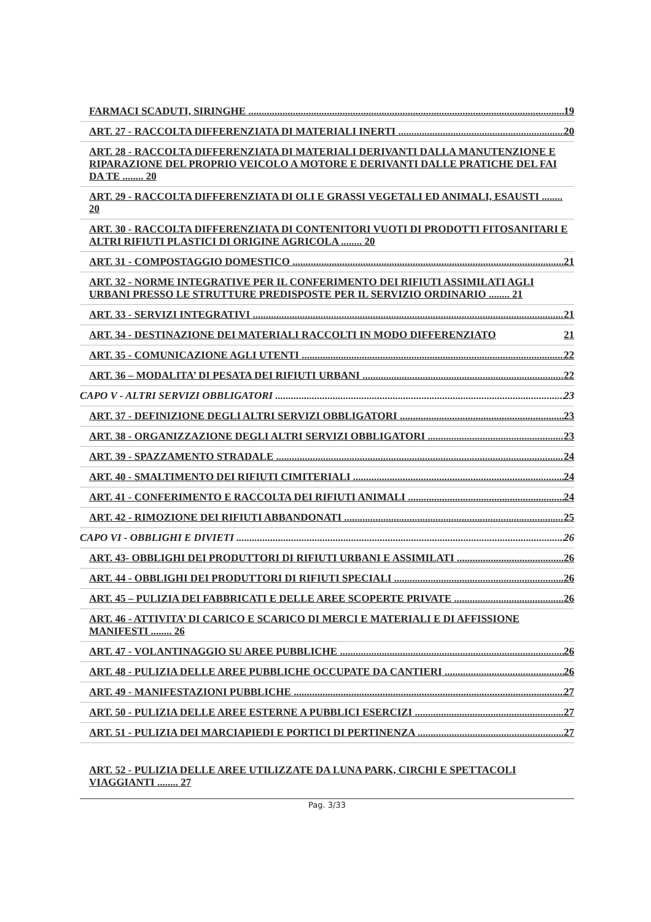FARMACI SCADUTI, SIRINGHE 19
ART. 27 - RACCOLTA DIFFERENZIATA DI MATERIALI INERTI 20
ART. 28 - RACCOLTA DIFFERENZIATA DI MATERIALI DERIVANTI DALLA MANUTENZIONE E RIPARAZIONE DEL PROPRIO VEICOLO A MOTORE E DERIVANTI DALLE PRATICHE DEL FAI DA TE ........ 20
ART. 29 - RACCOLTA DIFFERENZIATA DI OLI E GRASSI VEGETALI ED ANIMALI, ESAUSTI ........ 20
ART. 30 - RACCOLTA DIFFERENZIATA DI CONTENITORI VUOTI DI PRODOTTI FITOSANITARI E ALTRI RIFIUTI PLASTICI DI ORIGINE AGRICOLA ........ 20
ART. 31 - COMPOSTAGGIO DOMESTICO 21
ART. 32 - NORME INTEGRATIVE PER IL CONFERIMENTO DEI RIFIUTI ASSIMILATI AGLI URBANI PRESSO LE STRUTTURE PREDISPOSTE PER IL SERVIZIO ORDINARIO ........ 21
ART. 33 - SERVIZI INTEGRATIVI 21
ART. 34 - DESTINAZIONE DEI MATERIALI RACCOLTI IN MODO DIFFERENZIATO 21
ART. 35 - COMUNICAZIONE AGLI UTENTI 22
ART. 36 – MODALITA’ DI PESATA DEI RIFIUTI URBANI 22
CAPO V - ALTRI SERVIZI OBBLIGATORI 23
ART. 37 - DEFINIZIONE DEGLI ALTRI SERVIZI OBBLIGATORI 23
ART. 38 - ORGANIZZAZIONE DEGLI ALTRI SERVIZI OBBLIGATORI 23
ART. 39 - SPAZZAMENTO STRADALE 24
ART. 40 - SMALTIMENTO DEI RIFIUTI CIMITERIALI 24
ART. 41 - CONFERIMENTO E RACCOLTA DEI RIFIUTI ANIMALI 24
ART. 42 - RIMOZIONE DEI RIFIUTI ABBANDONATI 25
CAPO VI - OBBLIGHI E DIVIETI 26
ART. 43- OBBLIGHI DEI PRODUTTORI DI RIFIUTI URBANI E ASSIMILATI 26
ART. 44 - OBBLIGHI DEI PRODUTTORI DI RIFIUTI SPECIALI 26
ART. 45 – PULIZIA DEI FABBRICATI E DELLE AREE SCOPERTE PRIVATE 26
ART. 46 - ATTIVITA’ DI CARICO E SCARICO DI MERCI E MATERIALI E DI AFFISSIONE MANIFESTI ........ 26
ART. 47 - VOLANTINAGGIO SU AREE PUBBLICHE 26
ART. 48 - PULIZIA DELLE AREE PUBBLICHE OCCUPATE DA CANTIERI 26
ART. 49 - MANIFESTAZIONI PUBBLICHE 27
ART. 50 - PULIZIA DELLE AREE ESTERNE A PUBBLICI ESERCIZI 27
ART. 51 - PULIZIA DEI MARCIAPIEDI E PORTICI DI PERTINENZA 27
ART. 52 - PULIZIA DELLE AREE UTILIZZATE DA LUNA PARK, CIRCHI E SPETTACOLI VIAGGIANTI ........ 27
Pag. 3/33